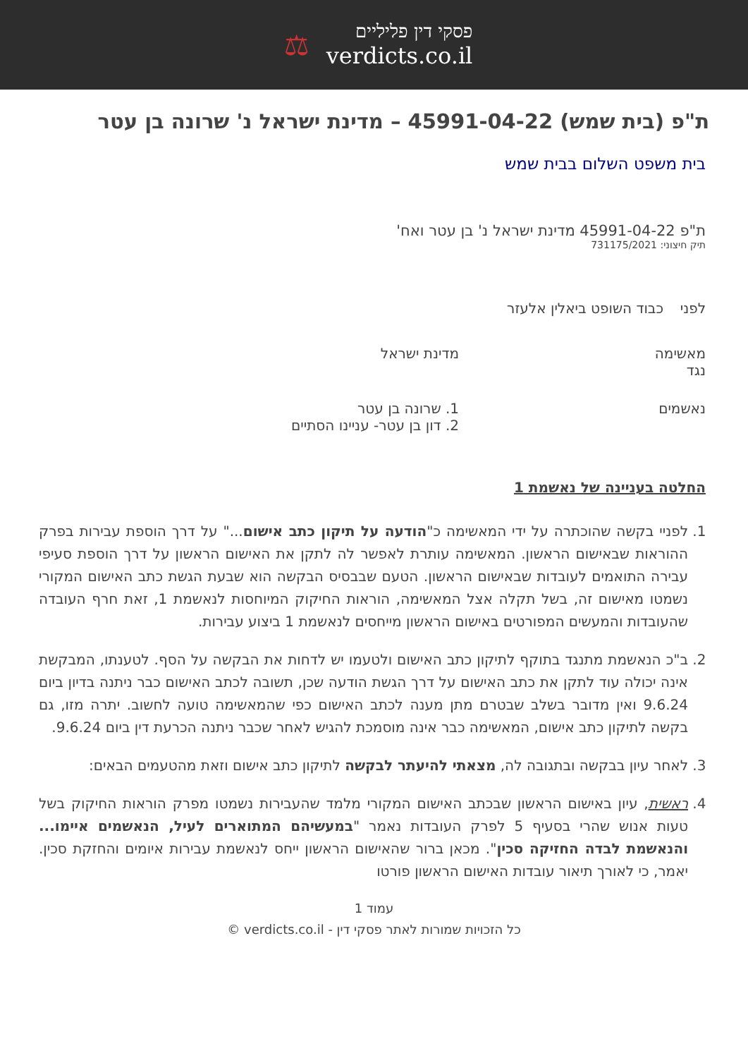פסקי דין פליליים
verdicts.co.il
⚖
ת"פ (בית שמש) 45991-04-22 – מדינת ישראל נ' שרונה בן עטר
בית משפט השלום בבית שמש
ת"פ 45991-04-22 מדינת ישראל נ' בן עטר ואח'
תיק חיצוני: 731175/2021
לפני כבוד השופט ביאלין אלעזר
מאשימה
נגד
מדינת ישראל
נאשמים 1. שרונה בן עטר
2. דון בן עטר- עניינו הסתיים
החלטה בעניינה של נאשמת 1
1. לפניי בקשה שהוכתרה על ידי המאשימה כ"הודעה על תיקון כתב אישום..." על דרך הוספת עבירות בפרק ההוראות שבאישום הראשון. המאשימה עותרת לאפשר לה לתקן את האישום הראשון על דרך הוספת סעיפי עבירה התואמים לעובדות שבאישום הראשון. הטעם שבבסיס הבקשה הוא שבעת הגשת כתב האישום המקורי נשמטו מאישום זה, בשל תקלה אצל המאשימה, הוראות החיקוק המיוחסות לנאשמת 1, זאת חרף העובדה שהעובדות והמעשים המפורטים באישום הראשון מייחסים לנאשמת 1 ביצוע עבירות.
2. ב"כ הנאשמת מתנגד בתוקף לתיקון כתב האישום ולטעמו יש לדחות את הבקשה על הסף. לטענתו, המבקשת אינה יכולה עוד לתקן את כתב האישום על דרך הגשת הודעה שכן, תשובה לכתב האישום כבר ניתנה בדיון ביום 9.6.24 ואין מדובר בשלב שבטרם מתן מענה לכתב האישום כפי שהמאשימה טועה לחשוב. יתרה מזו, גם בקשה לתיקון כתב אישום, המאשימה כבר אינה מוסמכת להגיש לאחר שכבר ניתנה הכרעת דין ביום 9.6.24.
3. לאחר עיון בבקשה ובתגובה לה, מצאתי להיעתר לבקשה לתיקון כתב אישום וזאת מהטעמים הבאים:
4. ראשית, עיון באישום הראשון שבכתב האישום המקורי מלמד שהעבירות נשמטו מפרק הוראות החיקוק בשל טעות אנוש שהרי בסעיף 5 לפרק העובדות נאמר "במעשיהם המתוארים לעיל, הנאשמים איימו... והנאשמת לבדה החזיקה סכין". מכאן ברור שהאישום הראשון ייחס לנאשמת עבירות איומים והחזקת סכין. יאמר, כי לאורך תיאור עובדות האישום הראשון פורטו
עמוד 1
כל הזכויות שמורות לאתר פסקי דין - verdicts.co.il ©